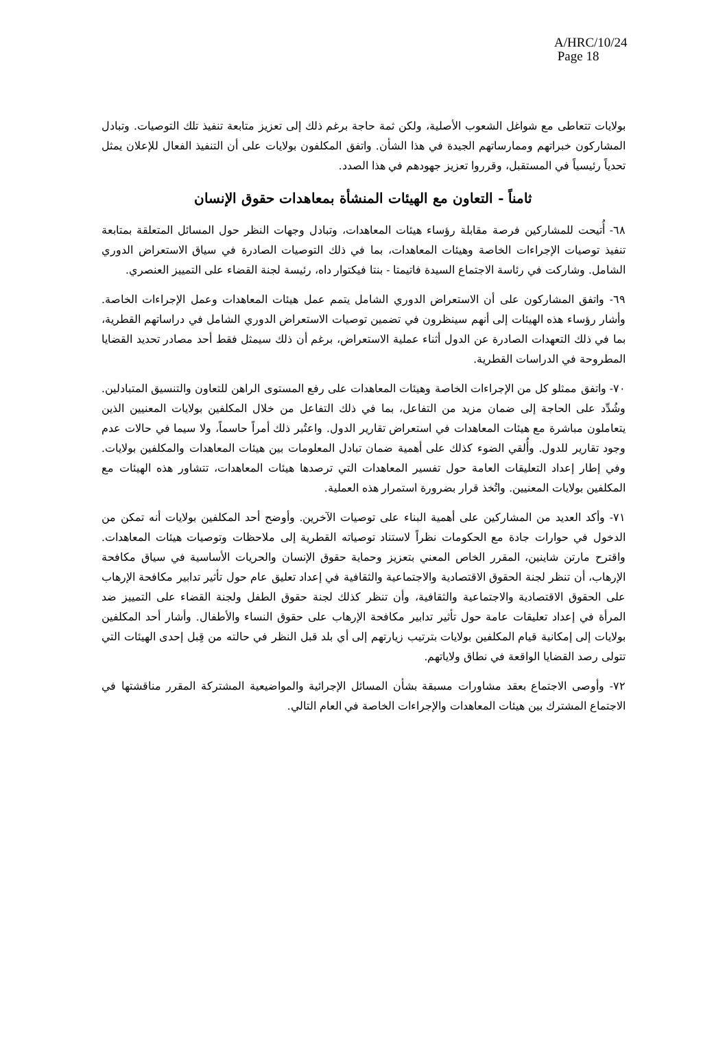A/HRC/10/24
Page 18
بولايات تتعاطى مع شواغل الشعوب الأصلية، ولكن ثمة حاجة برغم ذلك إلى تعزيز متابعة تنفيذ تلك التوصيات. وتبادل المشاركون خبراتهم وممارساتهم الجيدة في هذا الشأن. واتفق المكلفون بولايات على أن التنفيذ الفعال للإعلان يمثل تحدياً رئيسياً في المستقبل، وقرروا تعزيز جهودهم في هذا الصدد.
ثامناً - التعاون مع الهيئات المنشأة بمعاهدات حقوق الإنسان
٦٨- أُتيحت للمشاركين فرصة مقابلة رؤساء هيئات المعاهدات، وتبادل وجهات النظر حول المسائل المتعلقة بمتابعة تنفيذ توصيات الإجراءات الخاصة وهيئات المعاهدات، بما في ذلك التوصيات الصادرة في سياق الاستعراض الدوري الشامل. وشاركت في رئاسة الاجتماع السيدة فاتيمتا - بنتا فيكتوار داه، رئيسة لجنة القضاء على التمييز العنصري.
٦٩- واتفق المشاركون على أن الاستعراض الدوري الشامل يتمم عمل هيئات المعاهدات وعمل الإجراءات الخاصة. وأشار رؤساء هذه الهيئات إلى أنهم سينظرون في تضمين توصيات الاستعراض الدوري الشامل في دراساتهم القطرية، بما في ذلك التعهدات الصادرة عن الدول أثناء عملية الاستعراض، برغم أن ذلك سيمثل فقط أحد مصادر تحديد القضايا المطروحة في الدراسات القطرية.
٧٠- واتفق ممثلو كل من الإجراءات الخاصة وهيئات المعاهدات على رفع المستوى الراهن للتعاون والتنسيق المتبادلين. وشُدِّد على الحاجة إلى ضمان مزيد من التفاعل، بما في ذلك التفاعل من خلال المكلفين بولايات المعنيين الذين يتعاملون مباشرة مع هيئات المعاهدات في استعراض تقارير الدول. واعتُبر ذلك أمراً حاسماً، ولا سيما في حالات عدم وجود تقارير للدول. وأُلقي الضوء كذلك على أهمية ضمان تبادل المعلومات بين هيئات المعاهدات والمكلفين بولايات. وفي إطار إعداد التعليقات العامة حول تفسير المعاهدات التي ترصدها هيئات المعاهدات، تتشاور هذه الهيئات مع المكلفين بولايات المعنيين. واتُخذ قرار بضرورة استمرار هذه العملية.
٧١- وأكد العديد من المشاركين على أهمية البناء على توصيات الآخرين. وأوضح أحد المكلفين بولايات أنه تمكن من الدخول في حوارات جادة مع الحكومات نظراً لاستناد توصياته القطرية إلى ملاحظات وتوصيات هيئات المعاهدات. واقترح مارتن شاينين، المقرر الخاص المعني بتعزيز وحماية حقوق الإنسان والحريات الأساسية في سياق مكافحة الإرهاب، أن تنظر لجنة الحقوق الاقتصادية والاجتماعية والثقافية في إعداد تعليق عام حول تأثير تدابير مكافحة الإرهاب على الحقوق الاقتصادية والاجتماعية والثقافية، وأن تنظر كذلك لجنة حقوق الطفل ولجنة القضاء على التمييز ضد المرأة في إعداد تعليقات عامة حول تأثير تدابير مكافحة الإرهاب على حقوق النساء والأطفال. وأشار أحد المكلفين بولايات إلى إمكانية قيام المكلفين بولايات بترتيب زيارتهم إلى أي بلد قبل النظر في حالته من قِبل إحدى الهيئات التي تتولى رصد القضايا الواقعة في نطاق ولاياتهم.
٧٢- وأوصى الاجتماع بعقد مشاورات مسبقة بشأن المسائل الإجرائية والمواضيعية المشتركة المقرر مناقشتها في الاجتماع المشترك بين هيئات المعاهدات والإجراءات الخاصة في العام التالي.